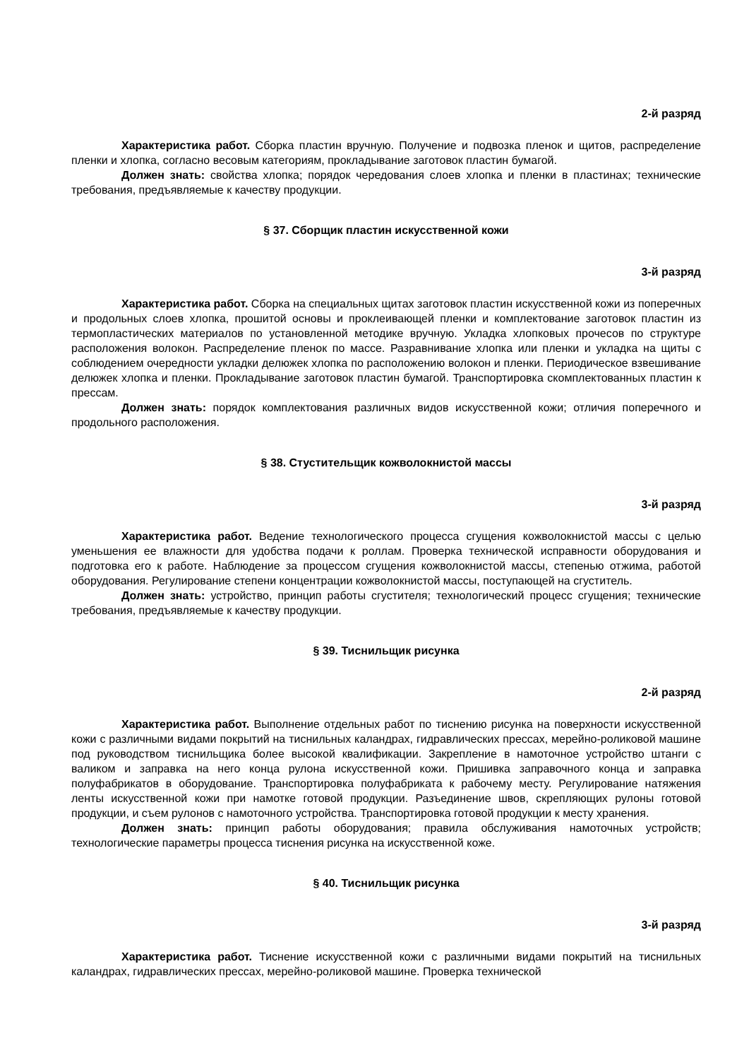2-й разряд
Характеристика работ. Сборка пластин вручную. Получение и подвозка пленок и щитов, распределение пленки и хлопка, согласно весовым категориям, прокладывание заготовок пластин бумагой.
Должен знать: свойства хлопка; порядок чередования слоев хлопка и пленки в пластинах; технические требования, предъявляемые к качеству продукции.
§ 37. Сборщик пластин искусственной кожи
3-й разряд
Характеристика работ. Сборка на специальных щитах заготовок пластин искусственной кожи из поперечных и продольных слоев хлопка, прошитой основы и проклеивающей пленки и комплектование заготовок пластин из термопластических материалов по установленной методике вручную. Укладка хлопковых прочесов по структуре расположения волокон. Распределение пленок по массе. Разравнивание хлопка или пленки и укладка на щиты с соблюдением очередности укладки делюжек хлопка по расположению волокон и пленки. Периодическое взвешивание делюжек хлопка и пленки. Прокладывание заготовок пластин бумагой. Транспортировка скомплектованных пластин к прессам.
Должен знать: порядок комплектования различных видов искусственной кожи; отличия поперечного и продольного расположения.
§ 38. Стустительщик кожволокнистой массы
3-й разряд
Характеристика работ. Ведение технологического процесса сгущения кожволокнистой массы с целью уменьшения ее влажности для удобства подачи к роллам. Проверка технической исправности оборудования и подготовка его к работе. Наблюдение за процессом сгущения кожволокнистой массы, степенью отжима, работой оборудования. Регулирование степени концентрации кожволокнистой массы, поступающей на сгуститель.
Должен знать: устройство, принцип работы сгустителя; технологический процесс сгущения; технические требования, предъявляемые к качеству продукции.
§ 39. Тиснильщик рисунка
2-й разряд
Характеристика работ. Выполнение отдельных работ по тиснению рисунка на поверхности искусственной кожи с различными видами покрытий на тиснильных каландрах, гидравлических прессах, мерейно-роликовой машине под руководством тиснильщика более высокой квалификации. Закрепление в намоточное устройство штанги с валиком и заправка на него конца рулона искусственной кожи. Пришивка заправочного конца и заправка полуфабрикатов в оборудование. Транспортировка полуфабриката к рабочему месту. Регулирование натяжения ленты искусственной кожи при намотке готовой продукции. Разъединение швов, скрепляющих рулоны готовой продукции, и съем рулонов с намоточного устройства. Транспортировка готовой продукции к месту хранения.
Должен знать: принцип работы оборудования; правила обслуживания намоточных устройств; технологические параметры процесса тиснения рисунка на искусственной коже.
§ 40. Тиснильщик рисунка
3-й разряд
Характеристика работ. Тиснение искусственной кожи с различными видами покрытий на тиснильных каландрах, гидравлических прессах, мерейно-роликовой машине. Проверка технической